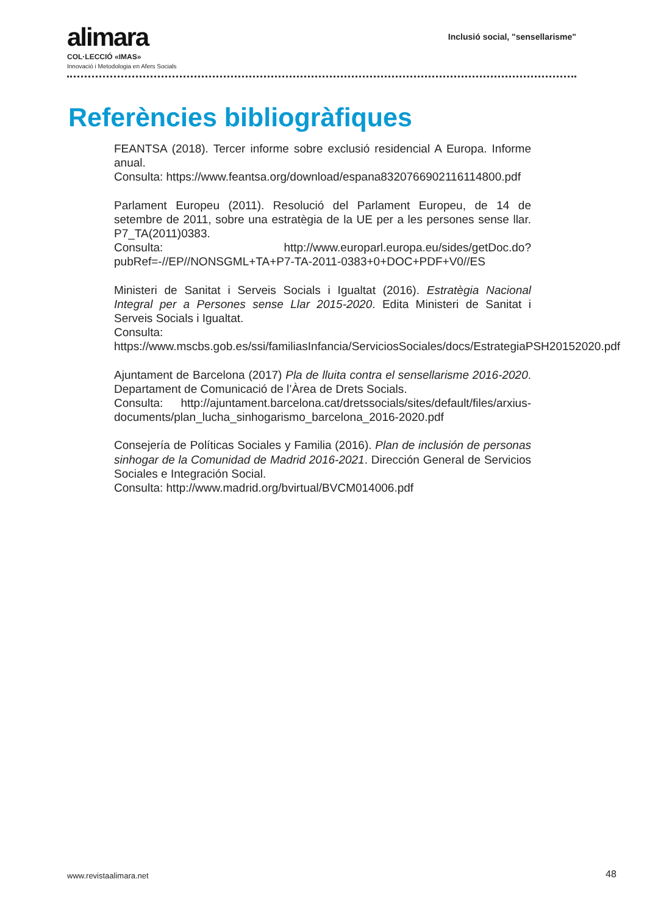alimara
COL·LECCIÓ «IMAS»
Innovació i Metodologia en Afers Socials
Inclusió social, "sensellarisme"
Referències bibliogràfiques
FEANTSA (2018). Tercer informe sobre exclusió residencial A Europa. Informe anual.
Consulta: https://www.feantsa.org/download/espana8320766902116114800.pdf
Parlament Europeu (2011). Resolució del Parlament Europeu, de 14 de setembre de 2011, sobre una estratègia de la UE per a les persones sense llar. P7_TA(2011)0383.
Consulta: http://www.europarl.europa.eu/sides/getDoc.do?pubRef=-//EP//NONSGML+TA+P7-TA-2011-0383+0+DOC+PDF+V0//ES
Ministeri de Sanitat i Serveis Socials i Igualtat (2016). Estratègia Nacional Integral per a Persones sense Llar 2015-2020. Edita Ministeri de Sanitat i Serveis Socials i Igualtat.
Consulta: https://www.mscbs.gob.es/ssi/familiasInfancia/ServiciosSociales/docs/EstrategiaPSH20152020.pdf
Ajuntament de Barcelona (2017) Pla de lluita contra el sensellarisme 2016-2020. Departament de Comunicació de l’Àrea de Drets Socials.
Consulta: http://ajuntament.barcelona.cat/dretssocials/sites/default/files/arxius-documents/plan_lucha_sinhogarismo_barcelona_2016-2020.pdf
Consejería de Políticas Sociales y Familia (2016). Plan de inclusión de personas sinhogar de la Comunidad de Madrid 2016-2021. Dirección General de Servicios Sociales e Integración Social.
Consulta: http://www.madrid.org/bvirtual/BVCM014006.pdf
www.revistaalimara.net 48